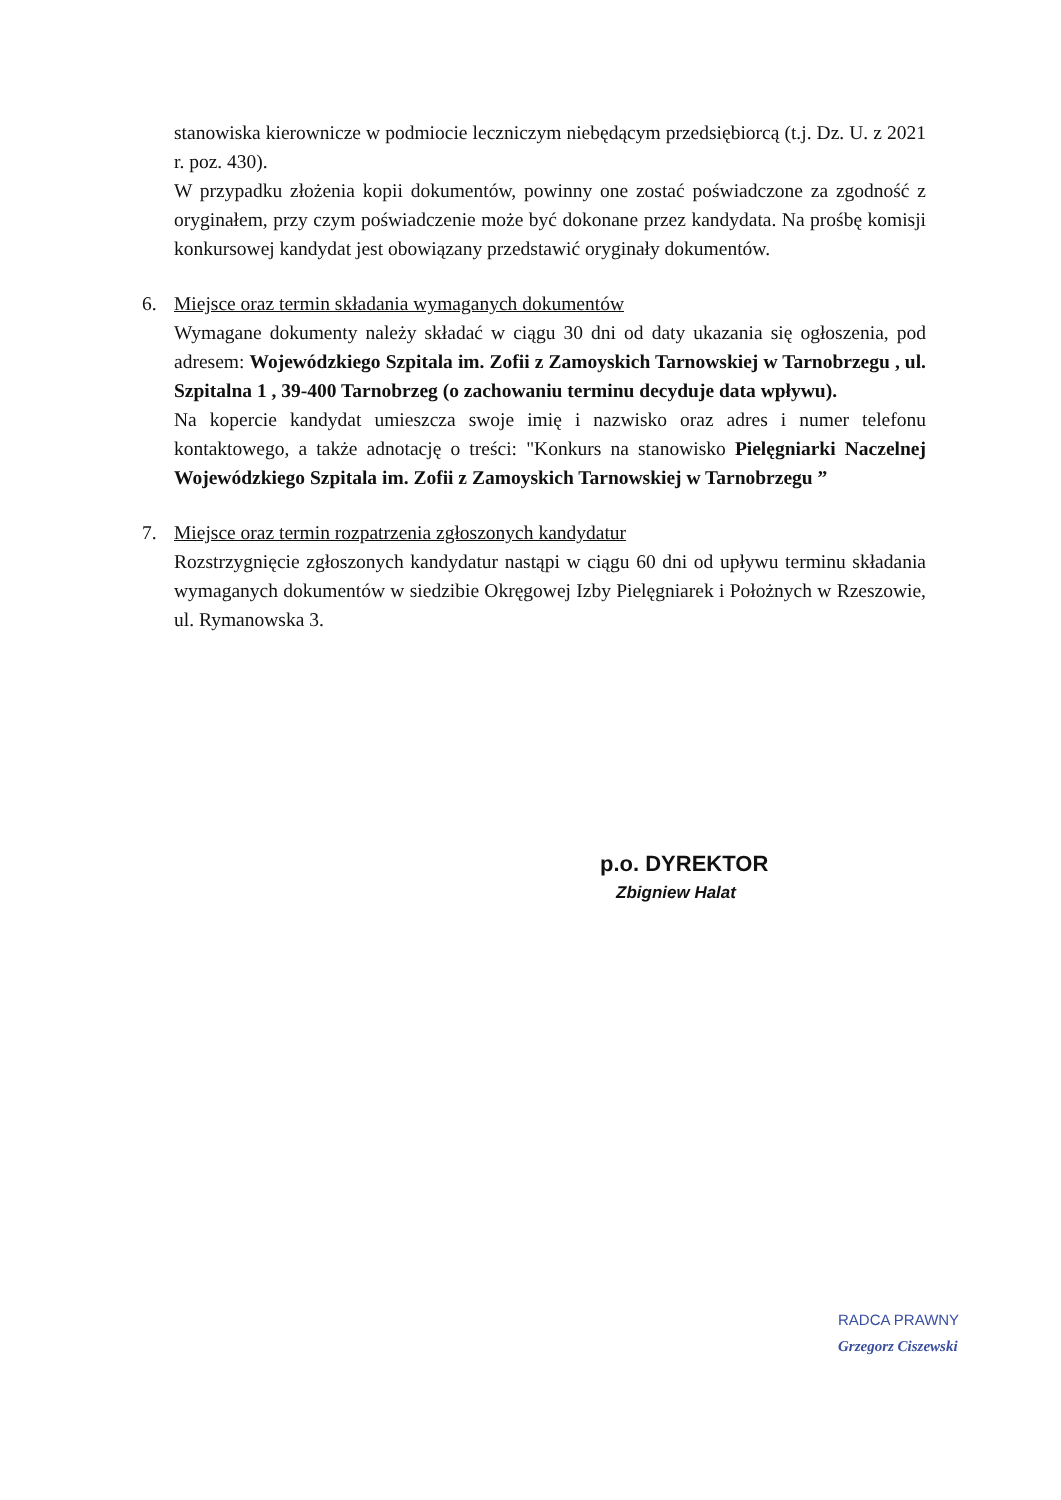stanowiska kierownicze w podmiocie leczniczym niebędącym przedsiębiorcą (t.j. Dz. U. z 2021 r. poz. 430).
W przypadku złożenia kopii dokumentów, powinny one zostać poświadczone za zgodność z oryginałem, przy czym poświadczenie może być dokonane przez kandydata. Na prośbę komisji konkursowej kandydat jest obowiązany przedstawić oryginały dokumentów.
6. Miejsce oraz termin składania wymaganych dokumentów
Wymagane dokumenty należy składać w ciągu 30 dni od daty ukazania się ogłoszenia, pod adresem: Wojewódzkiego Szpitala im. Zofii z Zamoyskich Tarnowskiej w Tarnobrzegu , ul. Szpitalna 1 , 39-400 Tarnobrzeg (o zachowaniu terminu decyduje data wpływu).
Na kopercie kandydat umieszcza swoje imię i nazwisko oraz adres i numer telefonu kontaktowego, a także adnotację o treści: "Konkurs na stanowisko Pielęgniarki Naczelnej Wojewódzkiego Szpitala im. Zofii z Zamoyskich Tarnowskiej w Tarnobrzegu ”
7. Miejsce oraz termin rozpatrzenia zgłoszonych kandydatur
Rozstrzygnięcie zgłoszonych kandydatur nastąpi w ciągu 60 dni od upływu terminu składania wymaganych dokumentów w siedzibie Okręgowej Izby Pielęgniarek i Położnych w Rzeszowie, ul. Rymanowska 3.
p.o. DYREKTOR
Zbigniew Halat
RADCA PRAWNY
Grzegorz Ciszewski